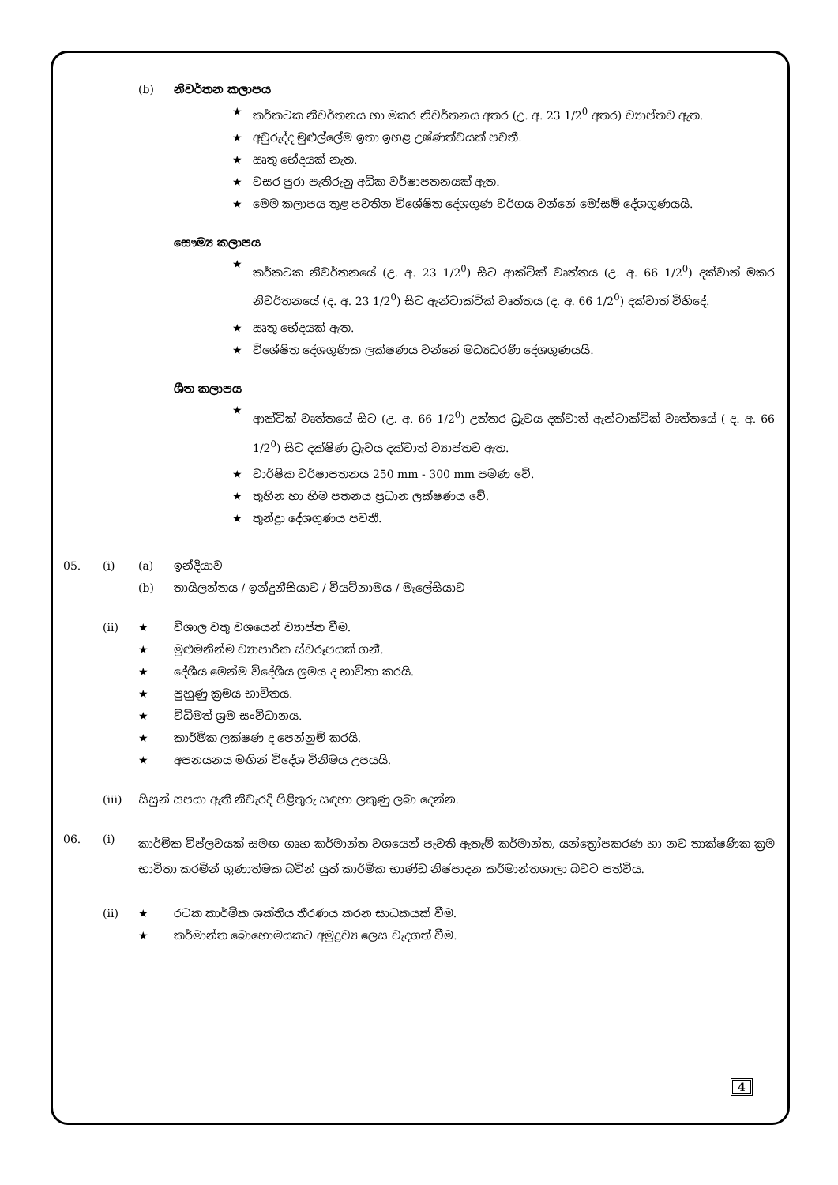(b) නිවර්තන කලාපය
★ කර්කටක නිවර්තනය හා මකර නිවර්තනය අතර (උ. අ. 23 1/2<sup>0</sup> අතර) ව්‍යාප්තව ඇත.
★ අවුරුද්ද මුළුල්ලේම ඉතා ඉහළ උෂ්ණත්වයක් පවතී.
★ ඍතු භේදයක් නැත.
★ වසර පුරා පැතිරුනු අධික වර්ෂාපතනයක් ඇත.
★ මෙම කලාපය තුළ පවතින විශේෂිත දේශගුණ වර්ගය වන්නේ මෝසම් දේශගුණයයි.
සෞම්‍ය කලාපය
★ කර්කටක නිවර්තනයේ (උ. අ. 23 1/2<sup>0</sup>) සිට ආක්ටික් වෘත්තය (උ. අ. 66 1/2<sup>0</sup>) දක්වාත් මකර නිවර්තනයේ (ද. අ. 23 1/2<sup>0</sup>) සිට ඇන්ටාක්ටික් වෘත්තය (ද. අ. 66 1/2<sup>0</sup>) දක්වාත් විහිදේ.
★ ඍතු භේදයක් ඇත.
★ විශේෂිත දේශගුණික ලක්ෂණය වන්නේ මධ්‍යධරණී දේශගුණයයි.
ශීත කලාපය
★ ආක්ටික් වෘත්තයේ සිට (උ. අ. 66 1/2<sup>0</sup>) උත්තර ධ්‍රැවය දක්වාත් ඇන්ටාක්ටික් වෘත්තයේ ( ද. අ. 66 1/2<sup>0</sup>) සිට දක්ෂිණ ධ්‍රැවය දක්වාත් ව්‍යාප්තව ඇත.
★ වාර්ෂික වර්ෂාපතනය 250 mm - 300 mm පමණ වේ.
★ තුහින හා හිම පතනය ප්‍රධාන ලක්ෂණය වේ.
★ තුන්ද්‍රා දේශගුණය පවතී.
05. (i) (a) ඉන්දියාව
(b) තායිලන්තය / ඉන්දුනීසියාව / වියට්නාමය / මැලේසියාව
(ii) ★ විශාල වතු වශයෙන් ව්‍යාප්ත වීම.
★ මුළුමනින්ම ව්‍යාපාරික ස්වරූපයක් ගනී.
★ දේශීය මෙන්ම විදේශීය ශ්‍රමය ද භාවිතා කරයි.
★ පුහුණු ක්‍රමය භාවිතය.
★ විධිමත් ශ්‍රම සංවිධානය.
★ කාර්මික ලක්ෂණ ද පෙන්නුම් කරයි.
★ අපනයනය මඟින් විදේශ විනිමය උපයයි.
(iii) සිසුන් සපයා ඇති නිවැරදි පිළිතුරු සඳහා ලකුණු ලබා දෙන්න.
06. (i) කාර්මික විප්ලවයක් සමඟ ගෘහ කර්මාන්ත වශයෙන් පැවති ඇතැම් කර්මාන්ත, යන්ත්‍රෝපකරණ හා නව තාක්ෂණික ක්‍රම භාවිතා කරමින් ගුණාත්මක බවින් යුත් කාර්මික භාණ්ඩ නිෂ්පාදන කර්මාන්තශාලා බවට පත්විය.
(ii) ★ රටක කාර්මික ශක්තිය තීරණය කරන සාධකයක් වීම.
★ කර්මාන්ත බොහොමයකට අමුද්‍රව්‍ය ලෙස වැදගත් වීම.
4